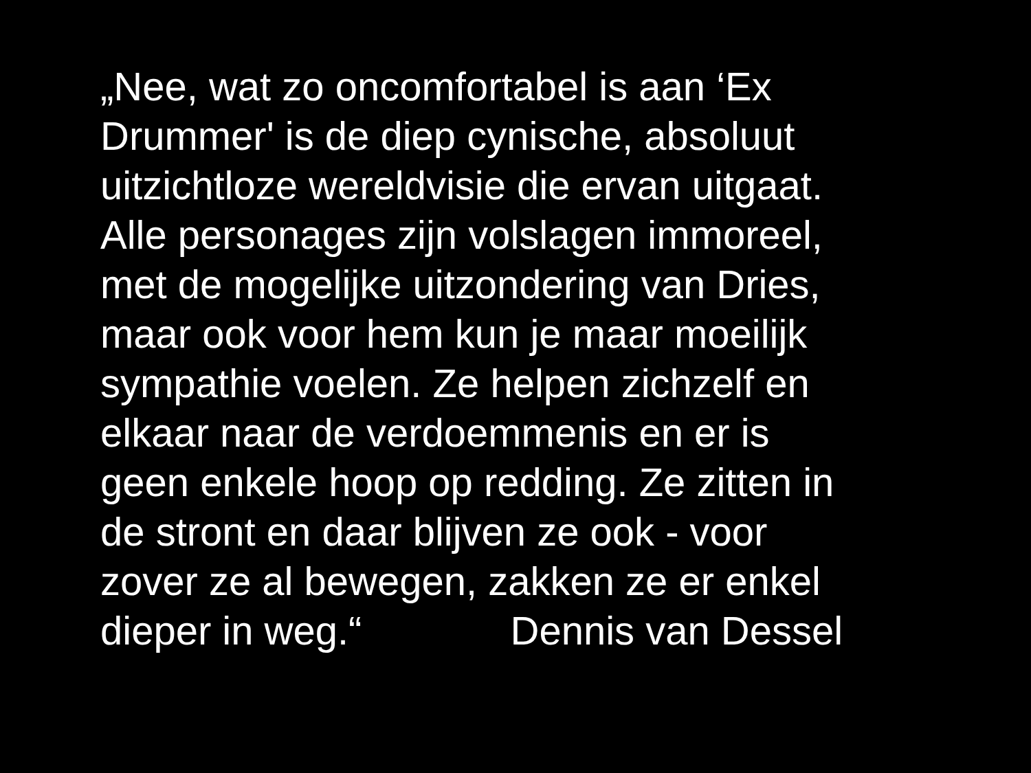„Nee, wat zo oncomfortabel is aan ‘Ex
Drummer' is de diep cynische, absoluut
uitzichtloze wereldvisie die ervan uitgaat.
Alle personages zijn volslagen immoreel,
met de mogelijke uitzondering van Dries,
maar ook voor hem kun je maar moeilijk
sympathie voelen. Ze helpen zichzelf en
elkaar naar de verdoemmenis en er is
geen enkele hoop op redding. Ze zitten in
de stront en daar blijven ze ook - voor
zover ze al bewegen, zakken ze er enkel
dieper in weg.“ Dennis van Dessel